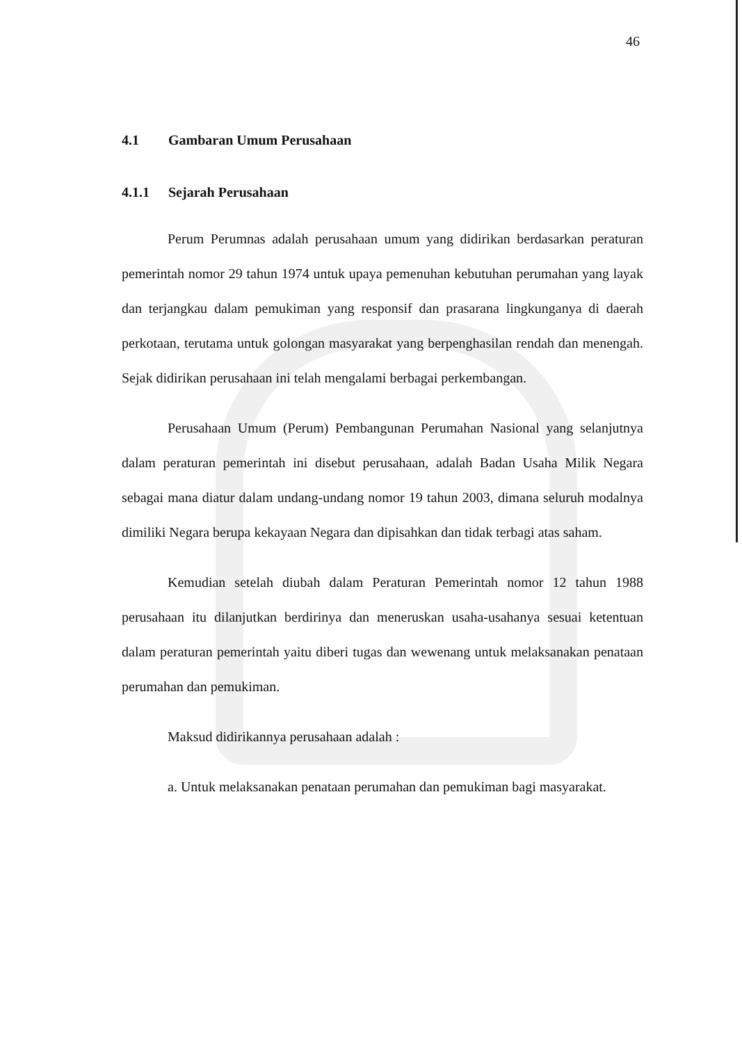46
4.1 Gambaran Umum Perusahaan
4.1.1 Sejarah Perusahaan
Perum Perumnas adalah perusahaan umum yang didirikan berdasarkan peraturan pemerintah nomor 29 tahun 1974 untuk upaya pemenuhan kebutuhan perumahan yang layak dan terjangkau dalam pemukiman yang responsif dan prasarana lingkunganya di daerah perkotaan, terutama untuk golongan masyarakat yang berpenghasilan rendah dan menengah. Sejak didirikan perusahaan ini telah mengalami berbagai perkembangan.
Perusahaan Umum (Perum) Pembangunan Perumahan Nasional yang selanjutnya dalam peraturan pemerintah ini disebut perusahaan, adalah Badan Usaha Milik Negara sebagai mana diatur dalam undang-undang nomor 19 tahun 2003, dimana seluruh modalnya dimiliki Negara berupa kekayaan Negara dan dipisahkan dan tidak terbagi atas saham.
Kemudian setelah diubah dalam Peraturan Pemerintah nomor 12 tahun 1988 perusahaan itu dilanjutkan berdirinya dan meneruskan usaha-usahanya sesuai ketentuan dalam peraturan pemerintah yaitu diberi tugas dan wewenang untuk melaksanakan penataan perumahan dan pemukiman.
Maksud didirikannya perusahaan adalah :
a. Untuk melaksanakan penataan perumahan dan pemukiman bagi masyarakat.